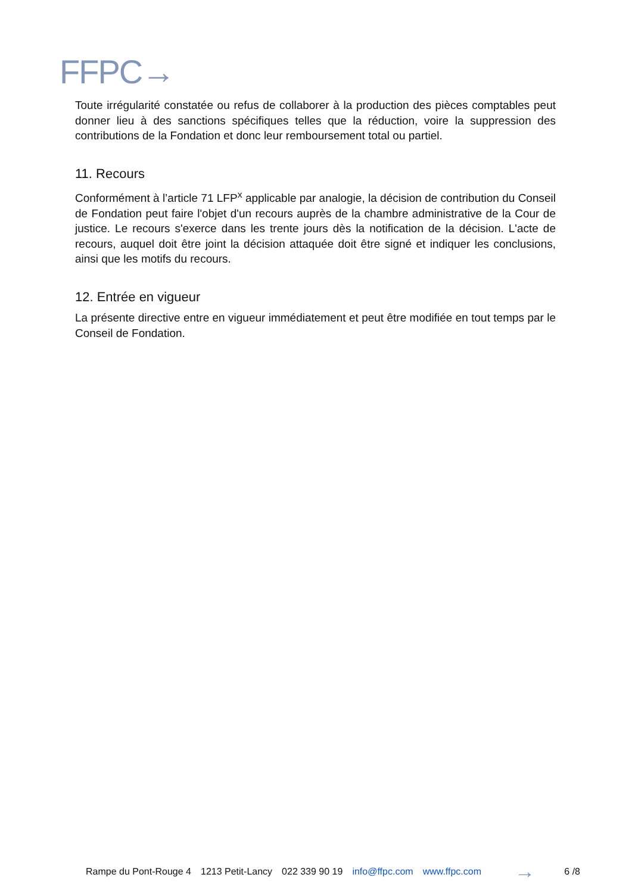FFPC→
Toute irrégularité constatée ou refus de collaborer à la production des pièces comptables peut donner lieu à des sanctions spécifiques telles que la réduction, voire la suppression des contributions de la Fondation et donc leur remboursement total ou partiel.
11. Recours
Conformément à l’article 71 LFP<sup>x</sup> applicable par analogie, la décision de contribution du Conseil de Fondation peut faire l'objet d'un recours auprès de la chambre administrative de la Cour de justice. Le recours s'exerce dans les trente jours dès la notification de la décision. L'acte de recours, auquel doit être joint la décision attaquée doit être signé et indiquer les conclusions, ainsi que les motifs du recours.
12. Entrée en vigueur
La présente directive entre en vigueur immédiatement et peut être modifiée en tout temps par le Conseil de Fondation.
Rampe du Pont-Rouge 4 1213 Petit-Lancy 022 339 90 19 info@ffpc.com www.ffpc.com → 6 /8